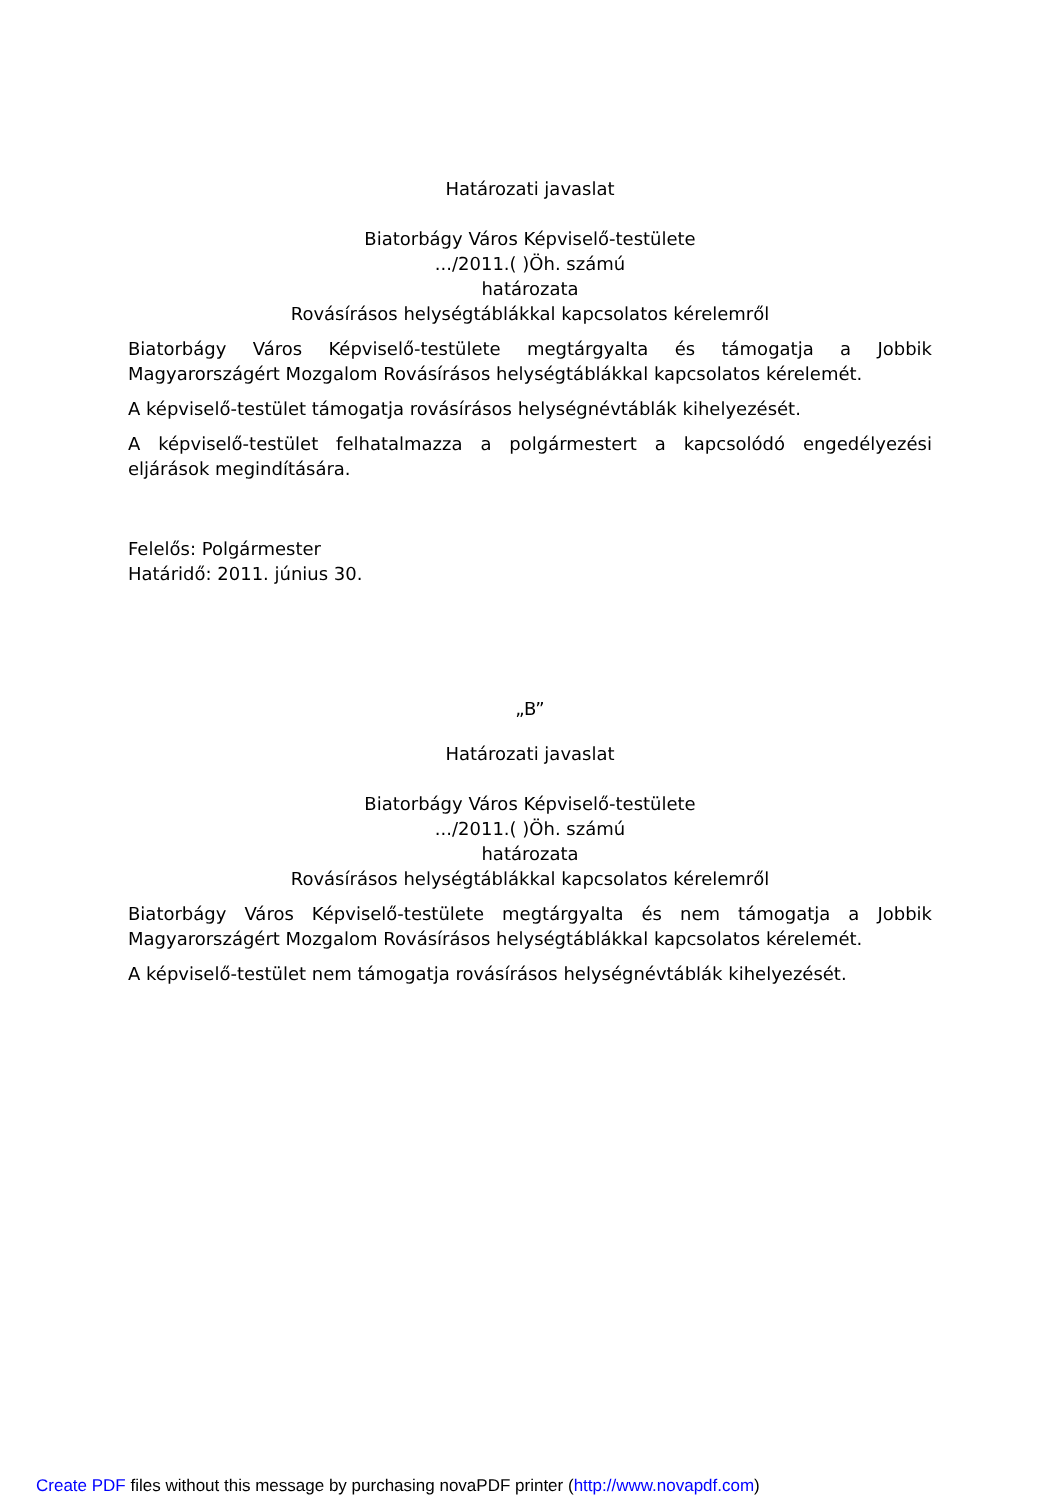Határozati javaslat
Biatorbágy Város Képviselő-testülete
.../2011.( )Öh. számú
határozata
Rovásírásos helységtáblákkal kapcsolatos kérelemről
Biatorbágy Város Képviselő-testülete megtárgyalta és támogatja a Jobbik Magyarországért Mozgalom Rovásírásos helységtáblákkal kapcsolatos kérelemét.
A képviselő-testület támogatja rovásírásos helységnévtáblák kihelyezését.
A képviselő-testület felhatalmazza a polgármestert a kapcsolódó engedélyezési eljárások megindítására.
Felelős: Polgármester
Határidő: 2011. június 30.
„B”
Határozati javaslat
Biatorbágy Város Képviselő-testülete
.../2011.( )Öh. számú
határozata
Rovásírásos helységtáblákkal kapcsolatos kérelemről
Biatorbágy Város Képviselő-testülete megtárgyalta és nem támogatja a Jobbik Magyarországért Mozgalom Rovásírásos helységtáblákkal kapcsolatos kérelemét.
A képviselő-testület nem támogatja rovásírásos helységnévtáblák kihelyezését.
Create PDF files without this message by purchasing novaPDF printer (http://www.novapdf.com)